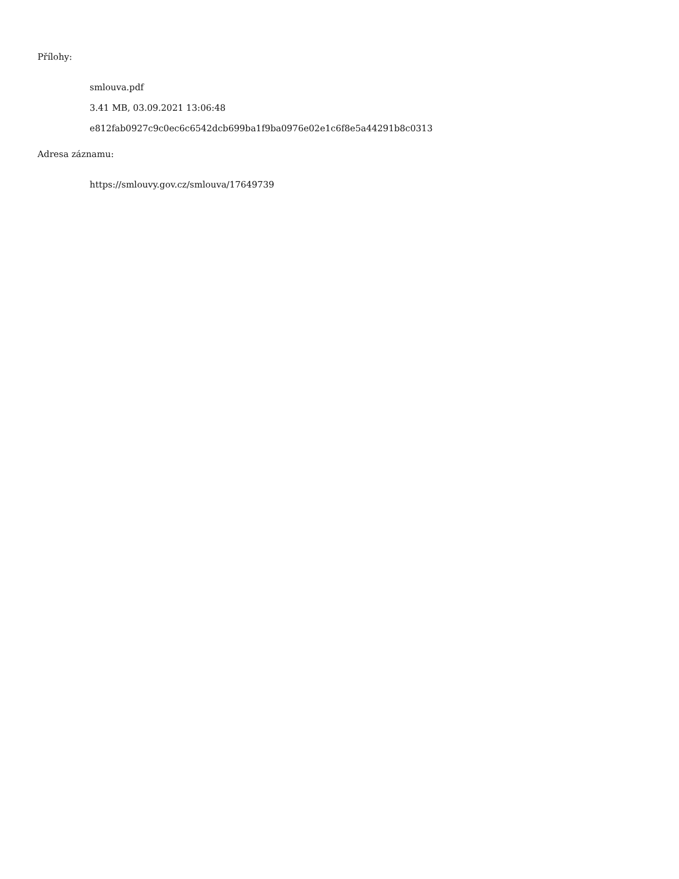Přílohy:
smlouva.pdf
3.41 MB, 03.09.2021 13:06:48
e812fab0927c9c0ec6c6542dcb699ba1f9ba0976e02e1c6f8e5a44291b8c0313
Adresa záznamu:
https://smlouvy.gov.cz/smlouva/17649739